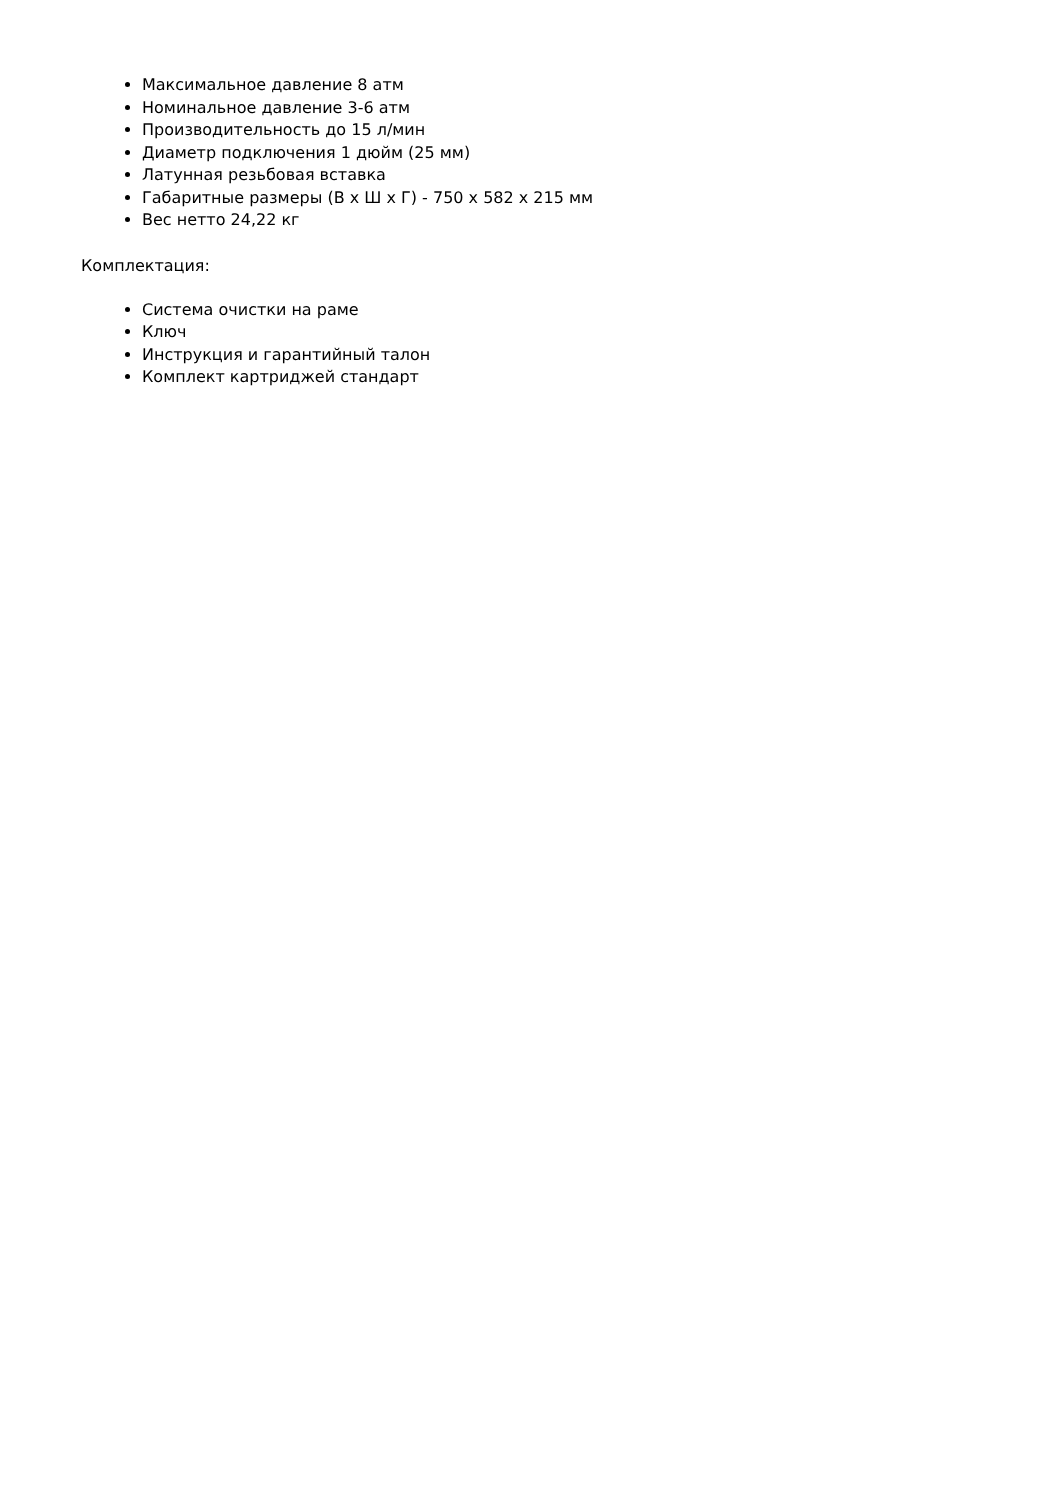Максимальное давление 8 атм
Номинальное давление 3-6 атм
Производительность до 15 л/мин
Диаметр подключения 1 дюйм (25 мм)
Латунная резьбовая вставка
Габаритные размеры (В х Ш х Г) - 750 х 582 х 215 мм
Вес нетто 24,22 кг
Комплектация:
Система очистки на раме
Ключ
Инструкция и гарантийный талон
Комплект картриджей стандарт